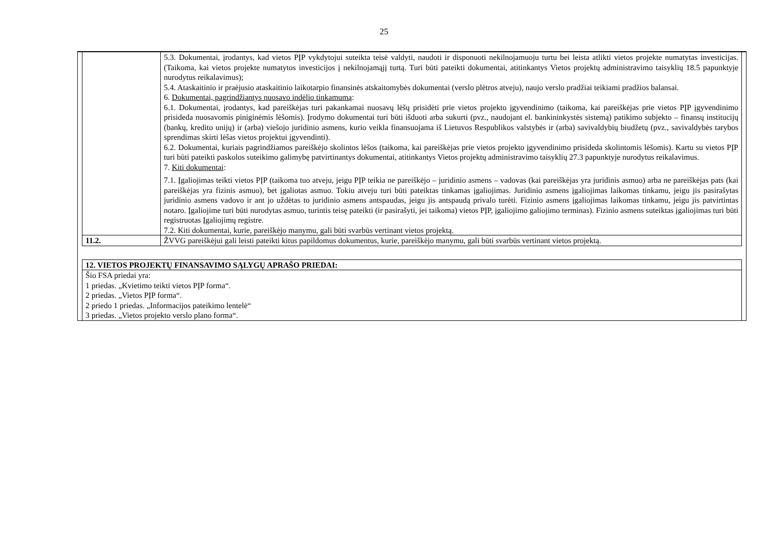25
| | 5.3. Dokumentai, įrodantys, kad vietos PĮP vykdytojui suteikta teisė valdyti, naudoti ir disponuoti nekilnojamuoju turtu bei leista atlikti vietos projekte numatytas investicijas. (Taikoma, kai vietos projekte numatytos investicijos į nekilnojamąjį turtą. Turi būti pateikti dokumentai, atitinkantys Vietos projektų administravimo taisyklių 18.5 papunktyje nurodytus reikalavimus); 5.4. Ataskaitinio ir praėjusio ataskaitinio laikotarpio finansinės atskaitomybės dokumentai (verslo plėtros atveju), naujo verslo pradžiai teikiami pradžios balansai. 6. Dokumentai, pagrindžiantys nuosavo indėlio tinkamumą : 6.1. Dokumentai, įrodantys, kad pareiškėjas turi pakankamai nuosavų lėšų prisidėti prie vietos projekto įgyvendinimo (taikoma, kai pareiškėjas prie vietos PĮP įgyvendinimo prisideda nuosavomis piniginėmis lėšomis). Įrodymo dokumentai turi būti išduoti arba sukurti (pvz., naudojant el. bankininkystės sistemą) patikimo subjekto – finansų institucijų (bankų, kredito unijų) ir (arba) viešojo juridinio asmens, kurio veikla finansuojama iš Lietuvos Respublikos valstybės ir (arba) savivaldybių biudžetų (pvz., savivaldybės tarybos sprendimas skirti lėšas vietos projektui įgyvendinti). 6.2. Dokumentai, kuriais pagrindžiamos pareiškėjo skolintos lėšos (taikoma, kai pareiškėjas prie vietos projekto įgyvendinimo prisideda skolintomis lėšomis). Kartu su vietos PĮP turi būti pateikti paskolos suteikimo galimybę patvirtinantys dokumentai, atitinkantys Vietos projektų administravimo taisyklių 27.3 papunktyje nurodytus reikalavimus. 7. Kiti dokumentai : 7.1. Įgaliojimas teikti vietos PĮP (taikoma tuo atveju, jeigu PĮP teikia ne pareiškėjo – juridinio asmens – vadovas (kai pareiškėjas yra juridinis asmuo) arba ne pareiškėjas pats (kai pareiškėjas yra fizinis asmuo), bet įgaliotas asmuo. Tokiu atveju turi būti pateiktas tinkamas įgaliojimas. Juridinio asmens įgaliojimas laikomas tinkamu, jeigu jis pasirašytas juridinio asmens vadovo ir ant jo uždėtas to juridinio asmens antspaudas, jeigu jis antspaudą privalo turėti. Fizinio asmens įgaliojimas laikomas tinkamu, jeigu jis patvirtintas notaro. Įgaliojime turi būti nurodytas asmuo, turintis teisę pateikti (ir pasirašyti, jei taikoma) vietos PĮP, įgaliojimo galiojimo terminas). Fizinio asmens suteiktas įgaliojimas turi būti registruotas Įgaliojimų registre. 7.2. Kiti dokumentai, kurie, pareiškėjo manymu, gali būti svarbūs vertinant vietos projektą. |
| 11.2. | ŽVVG pareiškėjui gali leisti pateikti kitus papildomus dokumentus, kurie, pareiškėjo manymu, gali būti svarbūs vertinant vietos projektą. |
| 12. VIETOS PROJEKTŲ FINANSAVIMO SĄLYGŲ APRAŠO PRIEDAI: |
| --- |
| Šio FSA priedai yra: 1 priedas. „Kvietimo teikti vietos PĮP forma“. 2 priedas. „Vietos PĮP forma“. 2 priedo 1 priedas. „Informacijos pateikimo lentelė“ 3 priedas. „Vietos projekto verslo plano forma“. |